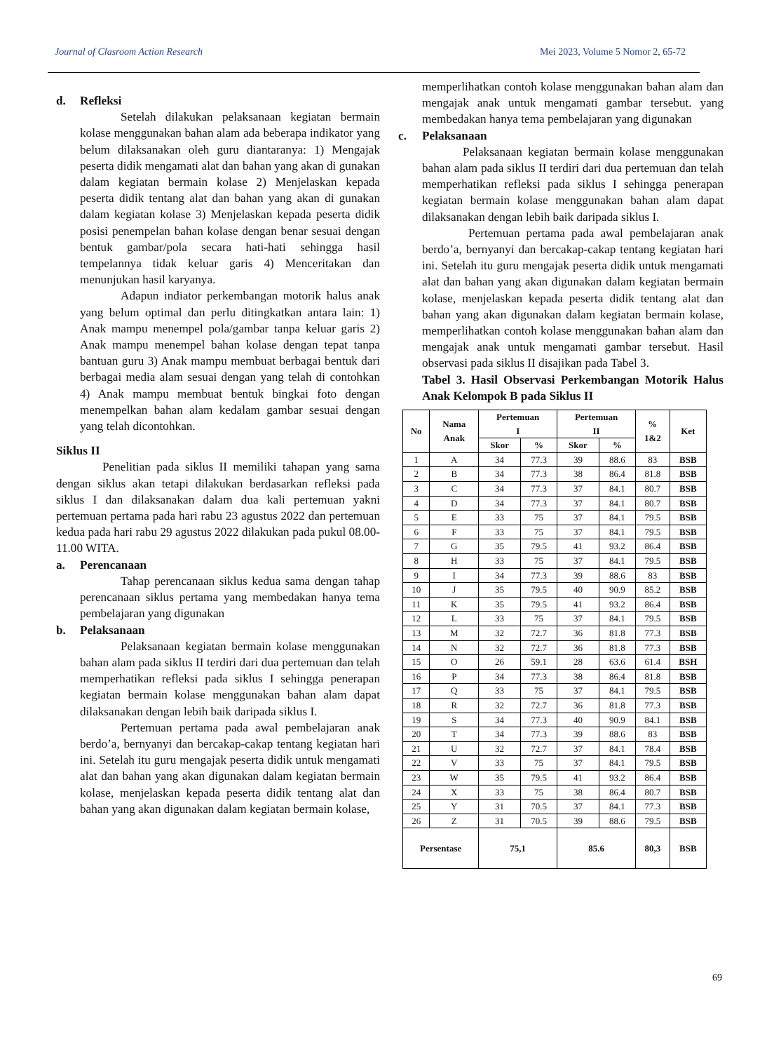Journal of Clasroom Action Research Mei 2023, Volume 5 Nomor 2, 65-72
d. Refleksi
Setelah dilakukan pelaksanaan kegiatan bermain kolase menggunakan bahan alam ada beberapa indikator yang belum dilaksanakan oleh guru diantaranya: 1) Mengajak peserta didik mengamati alat dan bahan yang akan di gunakan dalam kegiatan bermain kolase 2) Menjelaskan kepada peserta didik tentang alat dan bahan yang akan di gunakan dalam kegiatan kolase 3) Menjelaskan kepada peserta didik posisi penempelan bahan kolase dengan benar sesuai dengan bentuk gambar/pola secara hati-hati sehingga hasil tempelannya tidak keluar garis 4) Menceritakan dan menunjukan hasil karyanya.
Adapun indiator perkembangan motorik halus anak yang belum optimal dan perlu ditingkatkan antara lain: 1) Anak mampu menempel pola/gambar tanpa keluar garis 2) Anak mampu menempel bahan kolase dengan tepat tanpa bantuan guru 3) Anak mampu membuat berbagai bentuk dari berbagai media alam sesuai dengan yang telah di contohkan 4) Anak mampu membuat bentuk bingkai foto dengan menempelkan bahan alam kedalam gambar sesuai dengan yang telah dicontohkan.
Siklus II
Penelitian pada siklus II memiliki tahapan yang sama dengan siklus akan tetapi dilakukan berdasarkan refleksi pada siklus I dan dilaksanakan dalam dua kali pertemuan yakni pertemuan pertama pada hari rabu 23 agustus 2022 dan pertemuan kedua pada hari rabu 29 agustus 2022 dilakukan pada pukul 08.00-11.00 WITA.
a. Perencanaan
Tahap perencanaan siklus kedua sama dengan tahap perencanaan siklus pertama yang membedakan hanya tema pembelajaran yang digunakan
b. Pelaksanaan
Pelaksanaan kegiatan bermain kolase menggunakan bahan alam pada siklus II terdiri dari dua pertemuan dan telah memperhatikan refleksi pada siklus I sehingga penerapan kegiatan bermain kolase menggunakan bahan alam dapat dilaksanakan dengan lebih baik daripada siklus I.
Pertemuan pertama pada awal pembelajaran anak berdo’a, bernyanyi dan bercakap-cakap tentang kegiatan hari ini. Setelah itu guru mengajak peserta didik untuk mengamati alat dan bahan yang akan digunakan dalam kegiatan bermain kolase, menjelaskan kepada peserta didik tentang alat dan bahan yang akan digunakan dalam kegiatan bermain kolase,
memperlihatkan contoh kolase menggunakan bahan alam dan mengajak anak untuk mengamati gambar tersebut. yang membedakan hanya tema pembelajaran yang digunakan
c. Pelaksanaan
Pelaksanaan kegiatan bermain kolase menggunakan bahan alam pada siklus II terdiri dari dua pertemuan dan telah memperhatikan refleksi pada siklus I sehingga penerapan kegiatan bermain kolase menggunakan bahan alam dapat dilaksanakan dengan lebih baik daripada siklus I.
Pertemuan pertama pada awal pembelajaran anak berdo’a, bernyanyi dan bercakap-cakap tentang kegiatan hari ini. Setelah itu guru mengajak peserta didik untuk mengamati alat dan bahan yang akan digunakan dalam kegiatan bermain kolase, menjelaskan kepada peserta didik tentang alat dan bahan yang akan digunakan dalam kegiatan bermain kolase, memperlihatkan contoh kolase menggunakan bahan alam dan mengajak anak untuk mengamati gambar tersebut. Hasil observasi pada siklus II disajikan pada Tabel 3.
Tabel 3. Hasil Observasi Perkembangan Motorik Halus Anak Kelompok B pada Siklus II
| No | Nama Anak | Pertemuan I | | Pertemuan II | | % 1&2 | Ket |
| --- | --- | --- | --- | --- | --- | --- | --- |
| | | Skor | % | Skor | % | | |
| 1 | A | 34 | 77.3 | 39 | 88.6 | 83 | BSB |
| 2 | B | 34 | 77.3 | 38 | 86.4 | 81.8 | BSB |
| 3 | C | 34 | 77.3 | 37 | 84.1 | 80.7 | BSB |
| 4 | D | 34 | 77.3 | 37 | 84.1 | 80.7 | BSB |
| 5 | E | 33 | 75 | 37 | 84.1 | 79.5 | BSB |
| 6 | F | 33 | 75 | 37 | 84.1 | 79.5 | BSB |
| 7 | G | 35 | 79.5 | 41 | 93.2 | 86.4 | BSB |
| 8 | H | 33 | 75 | 37 | 84.1 | 79.5 | BSB |
| 9 | I | 34 | 77.3 | 39 | 88.6 | 83 | BSB |
| 10 | J | 35 | 79.5 | 40 | 90.9 | 85.2 | BSB |
| 11 | K | 35 | 79.5 | 41 | 93.2 | 86.4 | BSB |
| 12 | L | 33 | 75 | 37 | 84.1 | 79.5 | BSB |
| 13 | M | 32 | 72.7 | 36 | 81.8 | 77.3 | BSB |
| 14 | N | 32 | 72.7 | 36 | 81.8 | 77.3 | BSB |
| 15 | O | 26 | 59.1 | 28 | 63.6 | 61.4 | BSH |
| 16 | P | 34 | 77.3 | 38 | 86.4 | 81.8 | BSB |
| 17 | Q | 33 | 75 | 37 | 84.1 | 79.5 | BSB |
| 18 | R | 32 | 72.7 | 36 | 81.8 | 77.3 | BSB |
| 19 | S | 34 | 77.3 | 40 | 90.9 | 84.1 | BSB |
| 20 | T | 34 | 77.3 | 39 | 88.6 | 83 | BSB |
| 21 | U | 32 | 72.7 | 37 | 84.1 | 78.4 | BSB |
| 22 | V | 33 | 75 | 37 | 84.1 | 79.5 | BSB |
| 23 | W | 35 | 79.5 | 41 | 93.2 | 86.4 | BSB |
| 24 | X | 33 | 75 | 38 | 86.4 | 80.7 | BSB |
| 25 | Y | 31 | 70.5 | 37 | 84.1 | 77.3 | BSB |
| 26 | Z | 31 | 70.5 | 39 | 88.6 | 79.5 | BSB |
| Persentase | | 75,1 | | 85.6 | | 80,3 | BSB |
69